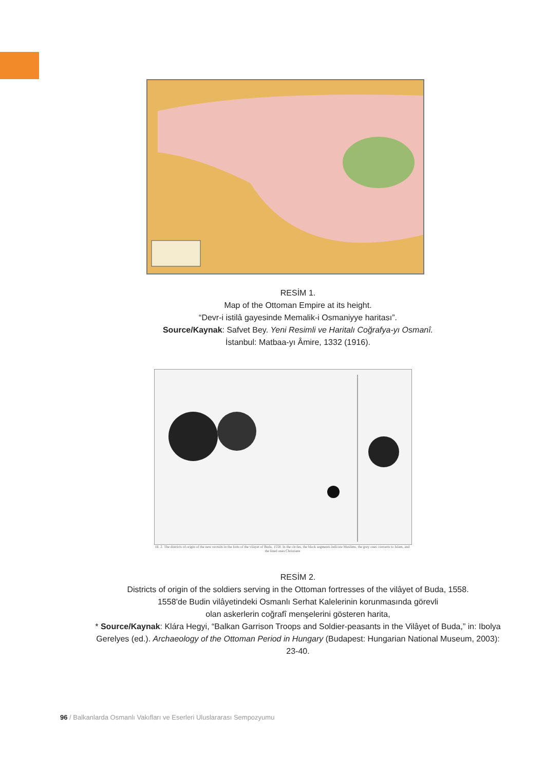RESİM 1.
Map of the Ottoman Empire at its height.
“Devr-i istilâ gayesinde Memalik-i Osmaniyye haritası”.
Source/Kaynak: Safvet Bey. Yeni Resimli ve Haritalı Coğrafya-yı Osmanî.
İstanbul: Matbaa-yı Âmire, 1332 (1916).
Ill. 2. The districts of origin of the new recruits in the forts of the vilayet of Buda, 1558. In the circles, the black segments indicate Muslims, the grey ones converts to Islam, and the lined ones Christians
RESİM 2.
Districts of origin of the soldiers serving in the Ottoman fortresses of the vilâyet of Buda, 1558.
1558’de Budin vilâyetindeki Osmanlı Serhat Kalelerinin korunmasında görevli
olan askerlerin coğrafî menşelerini gösteren harita,
* Source/Kaynak: Klára Hegyi, “Balkan Garrison Troops and Soldier-peasants in the Vilâyet of Buda,” in: Ibolya Gerelyes (ed.). Archaeology of the Ottoman Period in Hungary (Budapest: Hungarian National Museum, 2003): 23-40.
96 / Balkanlarda Osmanlı Vakıfları ve Eserleri Uluslararası Sempozyumu